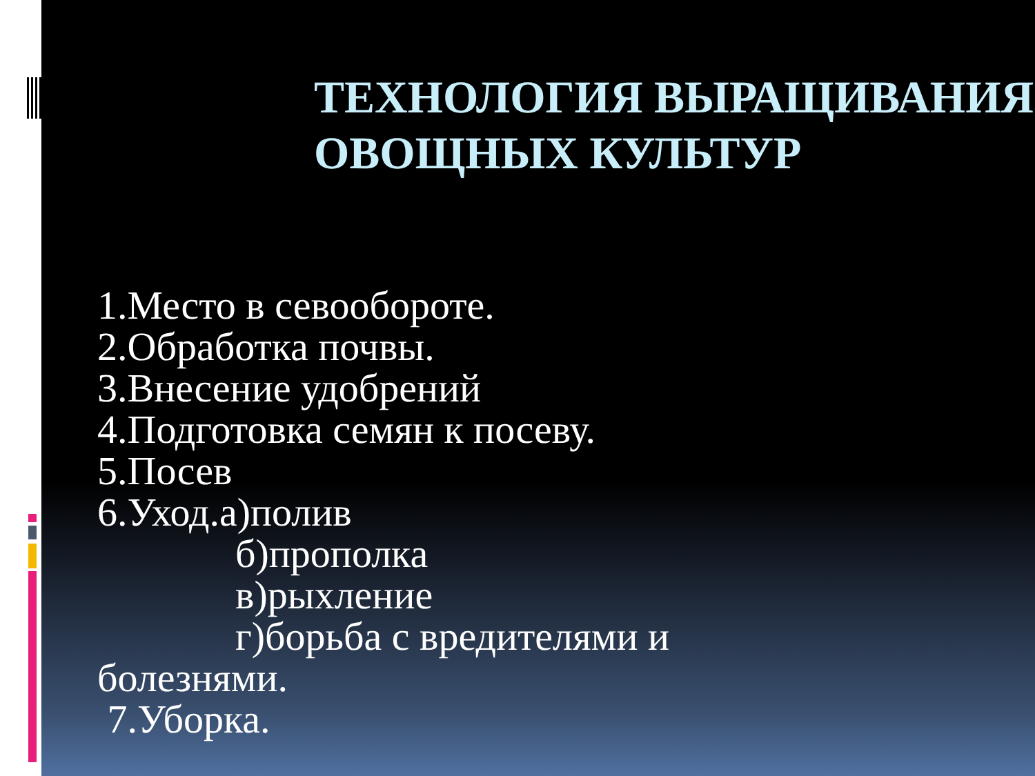ТЕХНОЛОГИЯ ВЫРАЩИВАНИЯ ОВОЩНЫХ КУЛЬТУР
1.Место в севообороте.
2.Обработка почвы.
3.Внесение удобрений
4.Подготовка семян к посеву.
5.Посев
6.Уход.а)полив
б)прополка
в)рыхление
г)борьба с вредителями и
болезнями.
7.Уборка.